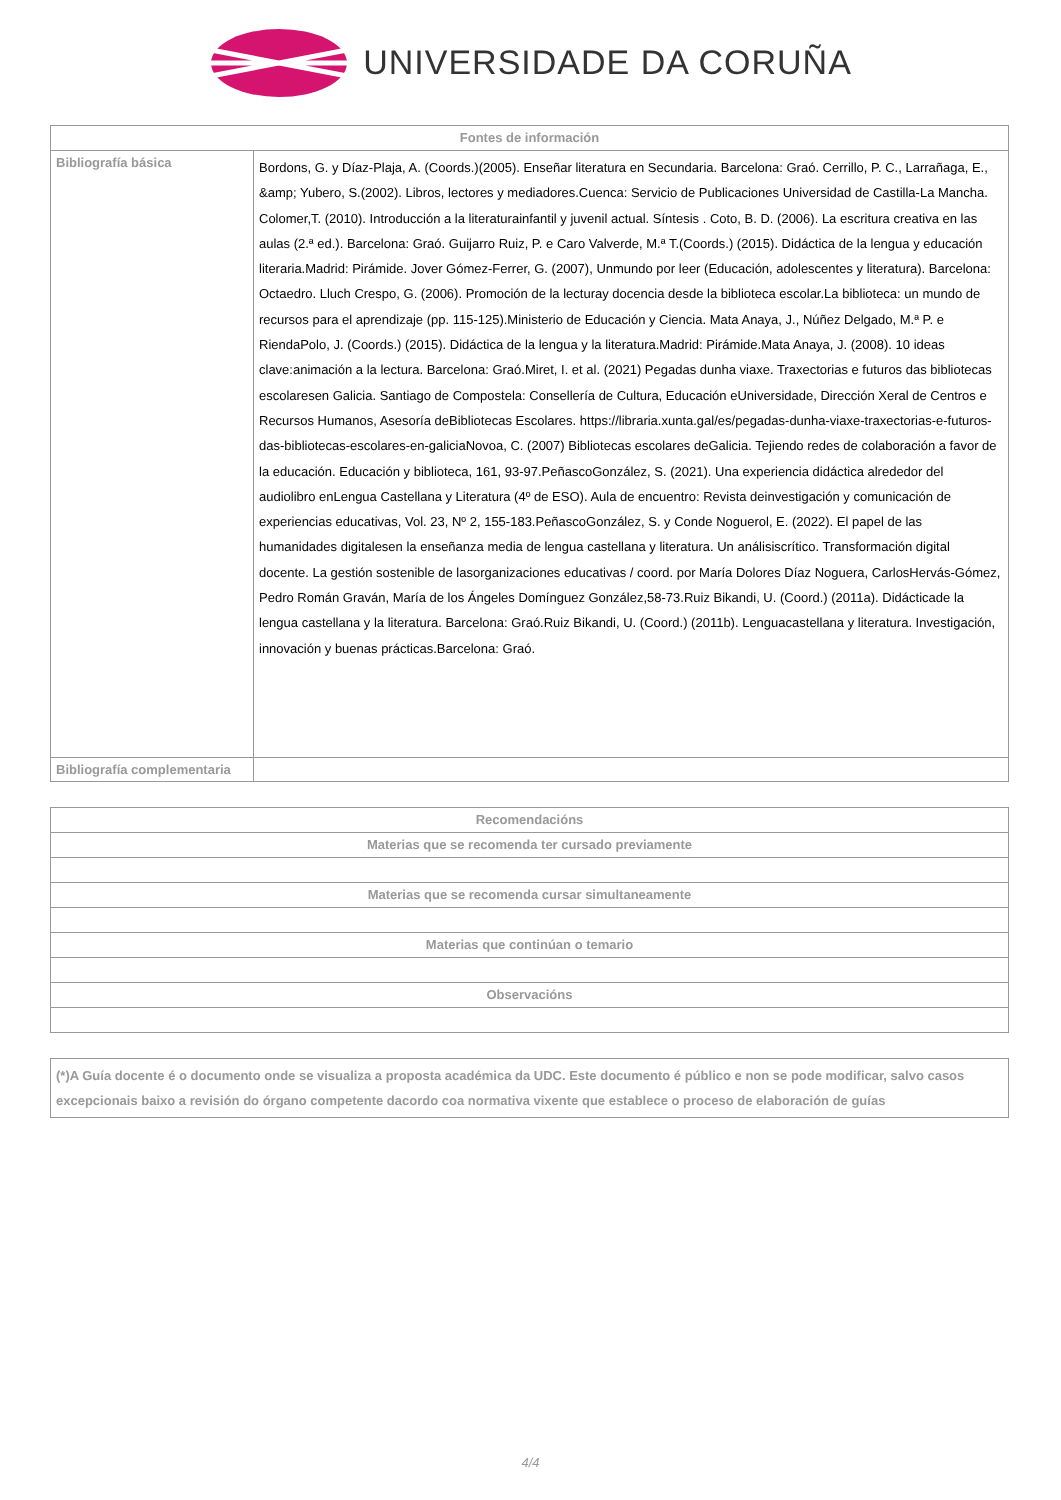UNIVERSIDADE DA CORUÑA
| Fontes de información | |
| --- | --- |
| Bibliografía básica | Bordons, G. y Díaz-Plaja, A. (Coords.)(2005). Enseñar literatura en Secundaria. Barcelona: Graó. Cerrillo, P. C., Larrañaga, E., &amp; Yubero, S.(2002). Libros, lectores y mediadores.Cuenca: Servicio de Publicaciones Universidad de Castilla-La Mancha. Colomer,T. (2010). Introducción a la literaturainfantil y juvenil actual. Síntesis . Coto, B. D. (2006). La escritura creativa en las aulas (2.ª ed.). Barcelona: Graó. Guijarro Ruiz, P. e Caro Valverde, M.ª T.(Coords.) (2015). Didáctica de la lengua y educación literaria.Madrid: Pirámide. Jover Gómez-Ferrer, G. (2007), Unmundo por leer (Educación, adolescentes y literatura). Barcelona: Octaedro. Lluch Crespo, G. (2006). Promoción de la lecturay docencia desde la biblioteca escolar.La biblioteca: un mundo de recursos para el aprendizaje (pp. 115-125).Ministerio de Educación y Ciencia. Mata Anaya, J., Núñez Delgado, M.ª P. e RiendaPolo, J. (Coords.) (2015). Didáctica de la lengua y la literatura.Madrid: Pirámide.Mata Anaya, J. (2008). 10 ideas clave:animación a la lectura. Barcelona: Graó.Miret, I. et al. (2021) Pegadas dunha viaxe. Traxectorias e futuros das bibliotecas escolaresen Galicia. Santiago de Compostela: Consellería de Cultura, Educación eUniversidade, Dirección Xeral de Centros e Recursos Humanos, Asesoría deBibliotecas Escolares. https://libraria.xunta.gal/es/pegadas-dunha-viaxe-traxectorias-e-futuros-das-bibliotecas-escolares-en-galiciaNovoa, C. (2007) Bibliotecas escolares deGalicia. Tejiendo redes de colaboración a favor de la educación. Educación y biblioteca, 161, 93-97.PeñascoGonzález, S. (2021). Una experiencia didáctica alrededor del audiolibro enLengua Castellana y Literatura (4º de ESO). Aula de encuentro: Revista deinvestigación y comunicación de experiencias educativas, Vol. 23, Nº 2, 155-183.PeñascoGonzález, S. y Conde Noguerol, E. (2022). El papel de las humanidades digitalesen la enseñanza media de lengua castellana y literatura. Un análisiscrítico. Transformación digital docente. La gestión sostenible de lasorganizaciones educativas / coord. por María Dolores Díaz Noguera, CarlosHervás-Gómez, Pedro Román Graván, María de los Ángeles Domínguez González,58-73.Ruiz Bikandi, U. (Coord.) (2011a). Didácticade la lengua castellana y la literatura. Barcelona: Graó.Ruiz Bikandi, U. (Coord.) (2011b). Lenguacastellana y literatura. Investigación, innovación y buenas prácticas.Barcelona: Graó. |
| Bibliografía complementaria | |
| Recomendacións |
| --- |
| Materias que se recomenda ter cursado previamente |
| Materias que se recomenda cursar simultaneamente |
| Materias que continúan o temario |
| Observacións |
| (*)A Guía docente é o documento onde se visualiza a proposta académica da UDC. Este documento é público e non se pode modificar, salvo casos excepcionais baixo a revisión do órgano competente dacordo coa normativa vixente que establece o proceso de elaboración de guías |
4/4